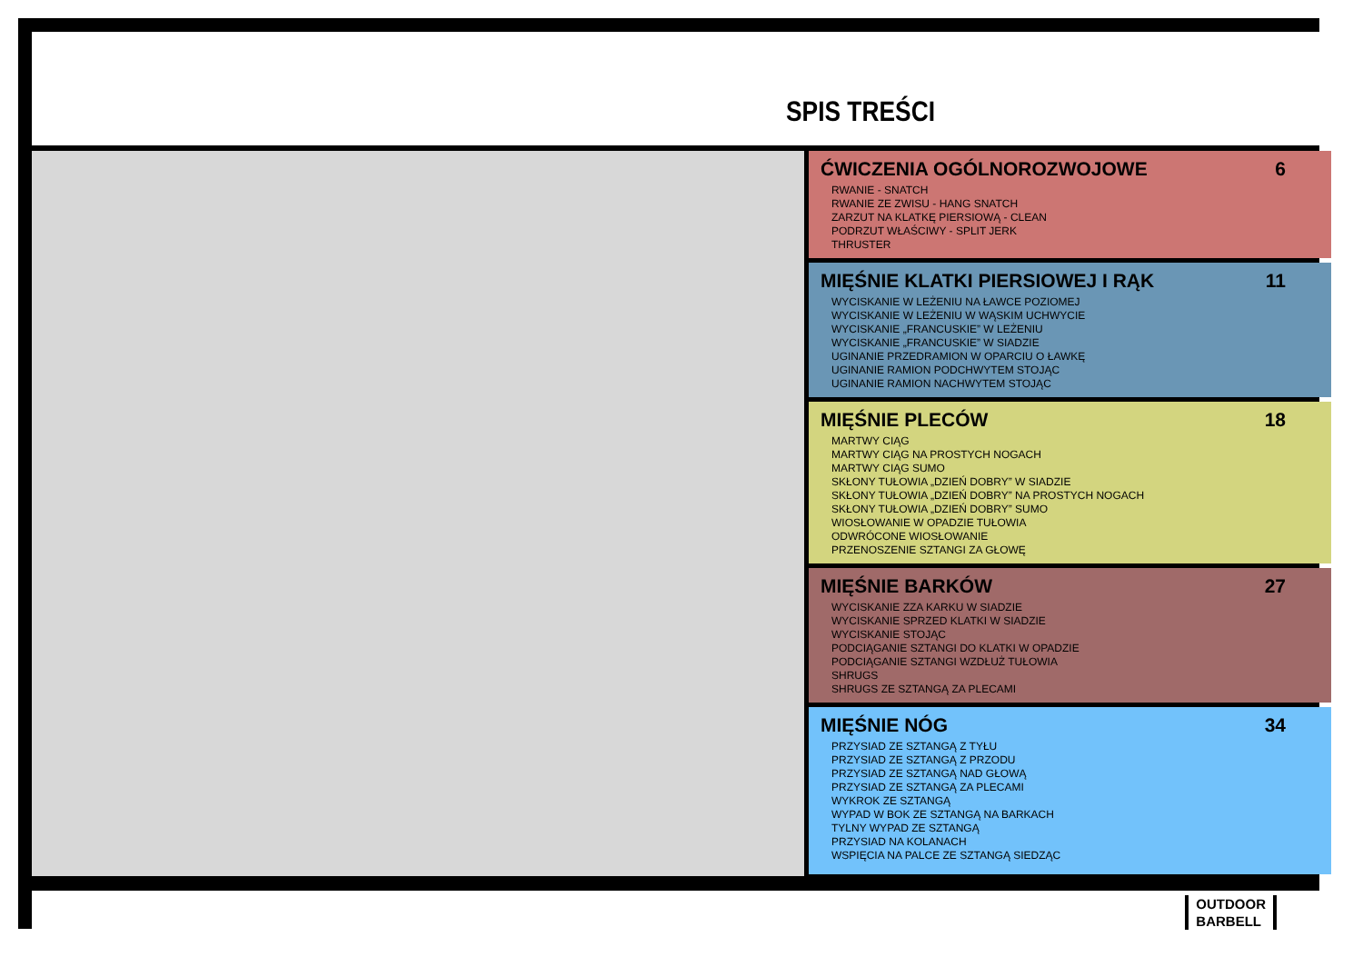SPIS TREŚCI
ĆWICZENIA OGÓLNOROZWOJOWE 6
RWANIE - SNATCH
RWANIE ZE ZWISU - HANG SNATCH
ZARZUT NA KLATKĘ PIERSIOWĄ - CLEAN
PODRZUT WŁAŚCIWY - SPLIT JERK
THRUSTER
MIĘŚNIE KLATKI PIERSIOWEJ I RĄK 11
WYCISKANIE W LEŻENIU NA ŁAWCE POZIOMEJ
WYCISKANIE W LEŻENIU W WĄSKIM UCHWYCIE
WYCISKANIE „FRANCUSKIE” W LEŻENIU
WYCISKANIE „FRANCUSKIE” W SIADZIE
UGINANIE PRZEDRAMION W OPARCIU O ŁAWKĘ
UGINANIE RAMION PODCHWYTEM STOJĄC
UGINANIE RAMION NACHWYTEM STOJĄC
MIĘŚNIE PLECÓW 18
MARTWY CIĄG
MARTWY CIĄG NA PROSTYCH NOGACH
MARTWY CIĄG SUMO
SKŁONY TUŁOWIA „DZIEŃ DOBRY” W SIADZIE
SKŁONY TUŁOWIA „DZIEŃ DOBRY” NA PROSTYCH NOGACH
SKŁONY TUŁOWIA „DZIEŃ DOBRY” SUMO
WIOSŁOWANIE W OPADZIE TUŁOWIA
ODWRÓCONE WIOSŁOWANIE
PRZENOSZENIE SZTANGI ZA GŁOWĘ
MIĘŚNIE BARKÓW 27
WYCISKANIE ZZA KARKU W SIADZIE
WYCISKANIE SPRZED KLATKI W SIADZIE
WYCISKANIE STOJĄC
PODCIĄGANIE SZTANGI DO KLATKI W OPADZIE
PODCIĄGANIE SZTANGI WZDŁUŻ TUŁOWIA
SHRUGS
SHRUGS ZE SZTANGĄ ZA PLECAMI
MIĘŚNIE NÓG 34
PRZYSIAD ZE SZTANGĄ Z TYŁU
PRZYSIAD ZE SZTANGĄ Z PRZODU
PRZYSIAD ZE SZTANGĄ NAD GŁOWĄ
PRZYSIAD ZE SZTANGĄ ZA PLECAMI
WYKROK ZE SZTANGĄ
WYPAD W BOK ZE SZTANGĄ NA BARKACH
TYLNY WYPAD ZE SZTANGĄ
PRZYSIAD NA KOLANACH
WSPIĘCIA NA PALCE ZE SZTANGĄ SIEDZĄC
OUTDOOR
BARBELL